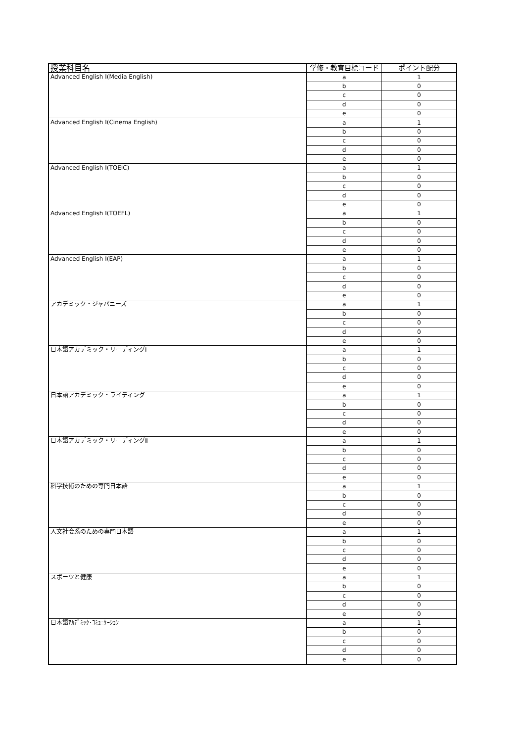| 授業科目名 | 学修・教育目標コード | ポイント配分 |
| --- | --- | --- |
| Advanced English Ⅰ(Media English) | a | 1 |
| | b | 0 |
| | c | 0 |
| | d | 0 |
| | e | 0 |
| Advanced English Ⅰ(Cinema English) | a | 1 |
| | b | 0 |
| | c | 0 |
| | d | 0 |
| | e | 0 |
| Advanced English Ⅰ(TOEIC) | a | 1 |
| | b | 0 |
| | c | 0 |
| | d | 0 |
| | e | 0 |
| Advanced English Ⅰ(TOEFL) | a | 1 |
| | b | 0 |
| | c | 0 |
| | d | 0 |
| | e | 0 |
| Advanced English Ⅰ(EAP) | a | 1 |
| | b | 0 |
| | c | 0 |
| | d | 0 |
| | e | 0 |
| アカデミック・ジャパニーズ | a | 1 |
| | b | 0 |
| | c | 0 |
| | d | 0 |
| | e | 0 |
| 日本語アカデミック・リーディングⅠ | a | 1 |
| | b | 0 |
| | c | 0 |
| | d | 0 |
| | e | 0 |
| 日本語アカデミック・ライティング | a | 1 |
| | b | 0 |
| | c | 0 |
| | d | 0 |
| | e | 0 |
| 日本語アカデミック・リーディングⅡ | a | 1 |
| | b | 0 |
| | c | 0 |
| | d | 0 |
| | e | 0 |
| 科学技術のための専門日本語 | a | 1 |
| | b | 0 |
| | c | 0 |
| | d | 0 |
| | e | 0 |
| 人文社会系のための専門日本語 | a | 1 |
| | b | 0 |
| | c | 0 |
| | d | 0 |
| | e | 0 |
| スポーツと健康 | a | 1 |
| | b | 0 |
| | c | 0 |
| | d | 0 |
| | e | 0 |
| 日本語ｱｶﾃﾞﾐｯｸ･ｺﾐｭﾆｹｰｼｮﾝ | a | 1 |
| | b | 0 |
| | c | 0 |
| | d | 0 |
| | e | 0 |